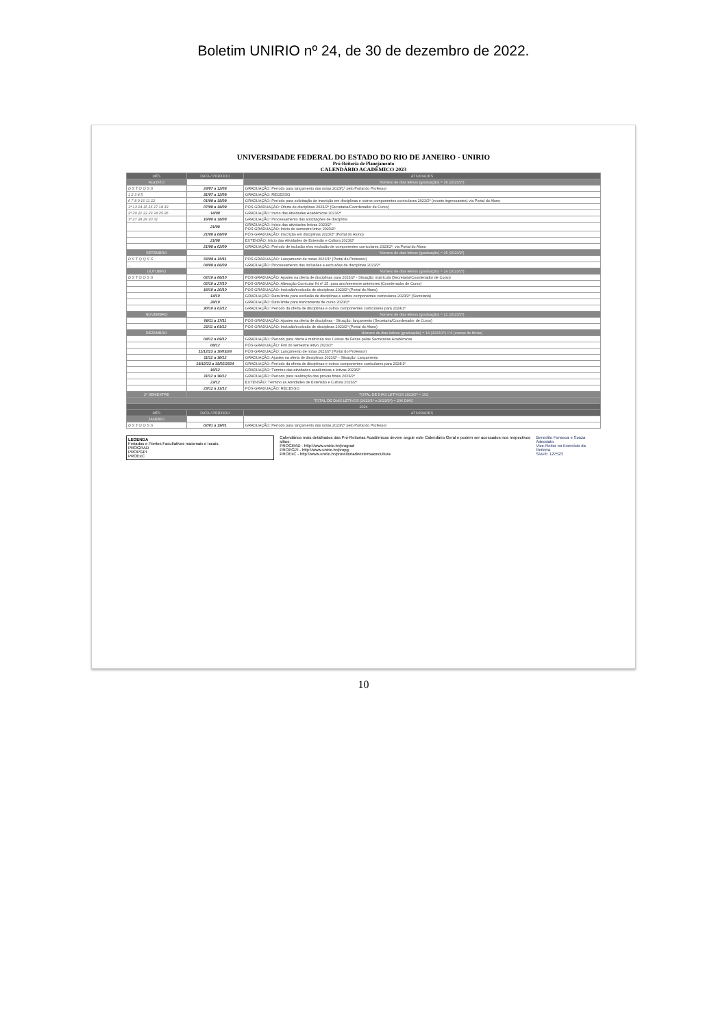Boletim UNIRIO nº 24, de 30 de dezembro de 2022.
UNIVERSIDADE FEDERAL DO ESTADO DO RIO DE JANEIRO - UNIRIO
Pró-Reitoria de Planejamento
CALENDÁRIO ACADÊMICO 2023
| MÊS | DATA / PERÍODO | ATIVIDADES |
| --- | --- | --- |
| AGOSTO | | Número de dias letivos (graduação) = 16 (2023/2º) |
| D S T Q Q S S | 24/07 a 12/08 | GRADUAÇÃO: Período para lançamento das notas 2023/1º pelo Portal do Professor |
| 1 2 3 4 5 | 31/07 a 12/08 | GRADUAÇÃO: RECESSO |
| 6 7 8 9 10 11 12 | 01/08 a 15/08 | GRADUAÇÃO: Período para solicitação de inscrição em disciplinas e outros componentes curriculares 2023/2º (exceto ingressantes) via Portal do Aluno |
| 1ª 13 14 15 16 17 18 19 | 07/08 a 18/08 | PÓS-GRADUAÇÃO: Oferta de disciplinas 2023/2º (Secretaria/Coordenador de Curso) |
| 2ª 20 21 22 23 24 25 26 | 14/08 | GRADUAÇÃO: Início das Atividades Acadêmicas 2023/2º |
| 3ª 27 28 29 30 31 | 16/08 a 18/08 | GRADUAÇÃO: Processamento das solicitações de disciplina |
| | 21/08 | GRADUAÇÃO: Início das atividades letivas 2023/2º PÓS-GRADUAÇÃO: Início do semestre letivo 2023/2º |
| | 21/08 a 08/09 | PÓS-GRADUAÇÃO: Inscrição em disciplinas 2023/2º (Portal do Aluno) |
| | 21/08 | EXTENSÃO: Início das Atividades de Extensão e Cultura 2023/2º |
| | 21/08 a 02/09 | GRADUAÇÃO: Período de inclusão e/ou exclusão de componentes curriculares 2023/2º, via Portal do Aluno |
| SETEMBRO | | Número de dias letivos (graduação) = 25 (2023/2º) |
| D S T Q Q S S | 01/09 a 30/11 | PÓS-GRADUAÇÃO: Lançamento de notas 2023/1º (Portal do Professor) |
| ... | 04/09 a 06/09 | GRADUAÇÃO: Processamento das inclusões e exclusões de disciplinas 2023/2º |
| OUTUBRO | | Número de dias letivos (graduação) = 24 (2023/2º) |
| D S T Q Q S S | 02/10 a 06/10 | PÓS-GRADUAÇÃO: Ajustes na oferta de disciplinas para 2023/2º - Situação: matrícula (Secretaria/Coordenador de Curso) |
| | 02/10 a 27/10 | PÓS-GRADUAÇÃO: Alteração Curricular IN nº 25, para ano/semestre anteriores (Coordenador de Curso) |
| | 16/10 a 20/10 | PÓS-GRADUAÇÃO: Inclusão/exclusão de disciplinas 2023/2º (Portal do Aluno) |
| | 14/10 | GRADUAÇÃO: Data limite para exclusão de disciplinas e outros componentes curriculares 2023/2º (Secretaria) |
| | 28/10 | GRADUAÇÃO: Data limite para trancamento de curso 2023/2º |
| | 30/10 a 02/12 | GRADUAÇÃO: Período da oferta de disciplinas e outros componentes curriculares para 2024/1º |
| NOVEMBRO | | Número de dias letivos (graduação) = 21 (2023/2º) |
| | 06/11 a 17/11 | PÓS-GRADUAÇÃO: Ajustes na oferta de disciplinas - Situação: lançamento (Secretaria/Coordenador de Curso) |
| | 21/11 a 01/12 | PÓS-GRADUAÇÃO: Inclusão/exclusão de disciplinas 2023/2º (Portal do Aluno) |
| DEZEMBRO | | Número de dias letivos (graduação) = 14 (2023/2º) // 6 (cursos de férias) |
| | 04/12 a 09/12 | GRADUAÇÃO: Período para oferta e matrícula nos Cursos de Férias pelas Secretarias Acadêmicas |
| | 08/12 | PÓS-GRADUAÇÃO: Fim do semestre letivo 2023/2º |
| | 11/12/23 a 10/03/24 | PÓS-GRADUAÇÃO: Lançamento de notas 2023/2º (Portal do Professor) |
| | 11/12 a 16/12 | GRADUAÇÃO: Ajustes na oferta de disciplinas 2023/2º - Situação: Lançamento |
| | 18/12/23 a 15/02/2024 | GRADUAÇÃO: Período da oferta de disciplinas e outros componentes curriculares para 2024/1º |
| | 16/12 | GRADUAÇÃO: Término das atividades acadêmicas e letivas 2023/2º |
| | 11/12 a 16/12 | GRADUAÇÃO: Período para realização das provas finais 2023/2º |
| | 23/12 | EXTENSÃO: Término as Atividades de Extensão e Cultura 2023/2º |
| | 23/12 a 31/12 | PÓS-GRADUAÇÃO: RECESSO |
| 2º SEMESTRE | TOTAL DE DIAS LETIVOS 2023/2º = 102 | |
| TOTAL DE DIAS LETIVOS (2023/1º e 2023/2º) = 206 DIAS | | |
| 2024 | | |
| MÊS | DATA / PERÍODO | ATIVIDADES |
| JANEIRO | | |
| D S T Q Q S S | 02/01 a 19/01 | GRADUAÇÃO: Período para lançamento das notas 2023/2º pelo Portal do Professor |
LEGENDA
Feriados e Pontos Facultativos nacionais e locais.
PROGRAD
PROPGPI
PROExC
Calendários mais detalhados das Pró-Reitorias Acadêmicas devem seguir este Calendário Geral e podem ser acessados nos respectivos sítios:
PROGRAD - http://www.unirio.br/prograd
PROPGPI - http://www.unirio.br/propg
PROExC - http://www.unirio.br/proreitoriadeextensaoecultura
Benedito Fonseca e Souza Adeodato
Vice-Reitor no Exercício da Reitoria
SIAPE 127523
10